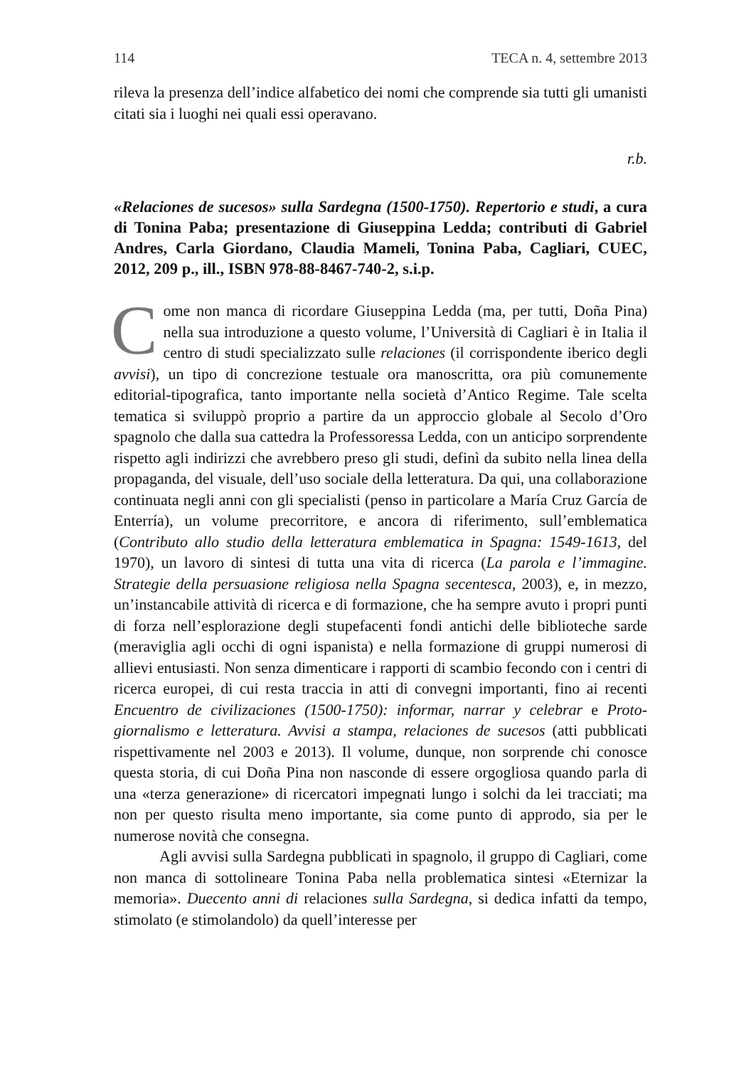114 TECA n. 4, settembre 2013
rileva la presenza dell’indice alfabetico dei nomi che comprende sia tutti gli umanisti citati sia i luoghi nei quali essi operavano.
r.b.
«Relaciones de sucesos» sulla Sardegna (1500-1750). Repertorio e studi, a cura di Tonina Paba; presentazione di Giuseppina Ledda; contributi di Gabriel Andres, Carla Giordano, Claudia Mameli, Tonina Paba, Cagliari, CUEC, 2012, 209 p., ill., ISBN 978-88-8467-740-2, s.i.p.
Come non manca di ricordare Giuseppina Ledda (ma, per tutti, Doña Pina) nella sua introduzione a questo volume, l’Università di Cagliari è in Italia il centro di studi specializzato sulle relaciones (il corrispondente iberico degli avvisi), un tipo di concrezione testuale ora manoscritta, ora più comunemente editorial-tipografica, tanto importante nella società d’Antico Regime. Tale scelta tematica si sviluppò proprio a partire da un approccio globale al Secolo d’Oro spagnolo che dalla sua cattedra la Professoressa Ledda, con un anticipo sorprendente rispetto agli indirizzi che avrebbero preso gli studi, definì da subito nella linea della propaganda, del visuale, dell’uso sociale della letteratura. Da qui, una collaborazione continuata negli anni con gli specialisti (penso in particolare a María Cruz García de Enterría), un volume precorritore, e ancora di riferimento, sull’emblematica (Contributo allo studio della letteratura emblematica in Spagna: 1549-1613, del 1970), un lavoro di sintesi di tutta una vita di ricerca (La parola e l’immagine. Strategie della persuasione religiosa nella Spagna secentesca, 2003), e, in mezzo, un’instancabile attività di ricerca e di formazione, che ha sempre avuto i propri punti di forza nell’esplorazione degli stupefacenti fondi antichi delle biblioteche sarde (meraviglia agli occhi di ogni ispanista) e nella formazione di gruppi numerosi di allievi entusiasti. Non senza dimenticare i rapporti di scambio fecondo con i centri di ricerca europei, di cui resta traccia in atti di convegni importanti, fino ai recenti Encuentro de civilizaciones (1500-1750): informar, narrar y celebrar e Proto-giornalismo e letteratura. Avvisi a stampa, relaciones de sucesos (atti pubblicati rispettivamente nel 2003 e 2013). Il volume, dunque, non sorprende chi conosce questa storia, di cui Doña Pina non nasconde di essere orgogliosa quando parla di una «terza generazione» di ricercatori impegnati lungo i solchi da lei tracciati; ma non per questo risulta meno importante, sia come punto di approdo, sia per le numerose novità che consegna.
Agli avvisi sulla Sardegna pubblicati in spagnolo, il gruppo di Cagliari, come non manca di sottolineare Tonina Paba nella problematica sintesi «Eternizar la memoria». Duecento anni di relaciones sulla Sardegna, si dedica infatti da tempo, stimolato (e stimolandolo) da quell’interesse per